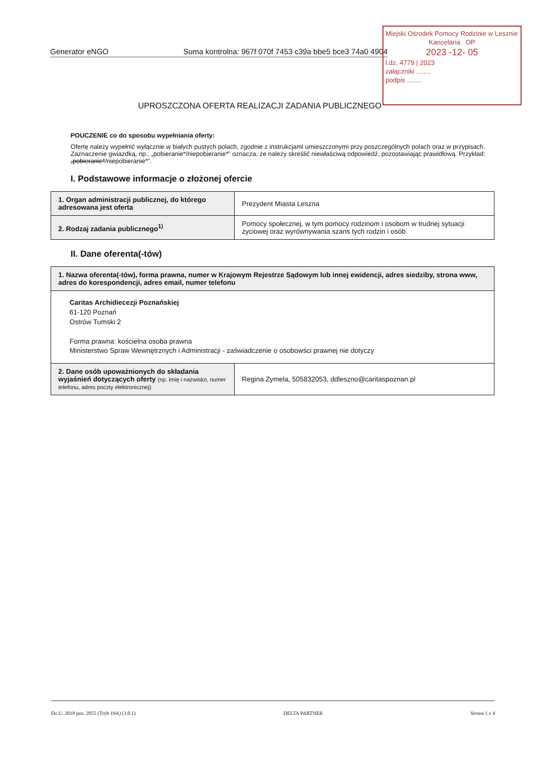Generator eNGO Suma kontrolna: 967f 070f 7453 c39a bbe5 bce3 74a0 4904
Miejski Ośrodek Pomocy Rodzinie w Lesznie
Kancelaria OP
2023 -12- 05
l.dz. 4779 | 2023
załączniki ........
podpis ........
UPROSZCZONA OFERTA REALIZACJI ZADANIA PUBLICZNEGO
POUCZENIE co do sposobu wypełniania oferty:
Ofertę należy wypełnić wyłącznie w białych pustych polach, zgodnie z instrukcjami umieszczonymi przy poszczególnych polach oraz w przypisach.
Zaznaczenie gwiazdką, np.: „pobieranie*/niepobieranie*” oznacza, że należy skreślić niewłaściwą odpowiedź, pozostawiając prawidłową. Przykład: „pobieranie*/niepobieranie*”.
I. Podstawowe informacje o złożonej ofercie
| 1. Organ administracji publicznej, do którego adresowana jest oferta | Prezydent Miasta Leszna |
| 2. Rodzaj zadania publicznego<sup>1)</sup> | Pomocy społecznej, w tym pomocy rodzinom i osobom w trudnej sytuacji życiowej oraz wyrównywania szans tych rodzin i osób |
II. Dane oferenta(-tów)
| 1. Nazwa oferenta(-tów), forma prawna, numer w Krajowym Rejestrze Sądowym lub innej ewidencji, adres siedziby, strona www, adres do korespondencji, adres email, numer telefonu | |
| --- | --- |
| Caritas Archidiecezji Poznańskiej 61-120 Poznań Ostrów Tumski 2 Forma prawna: kościelna osoba prawna Ministerstwo Spraw Wewnętrznych i Administracji - zaświadczenie o osobowści prawnej nie dotyczy | |
| 2. Dane osób upoważnionych do składania wyjaśnień dotyczących oferty (np. imię i nazwisko, numer telefonu, adres poczty elektronicznej) | Regina Zymela, 505832053, ddleszno@caritaspoznan.pl |
Dz.U. 2018 poz. 2055 (Tryb 19A) (3.0.1) DELTA PARTNER Strona 1 z 4